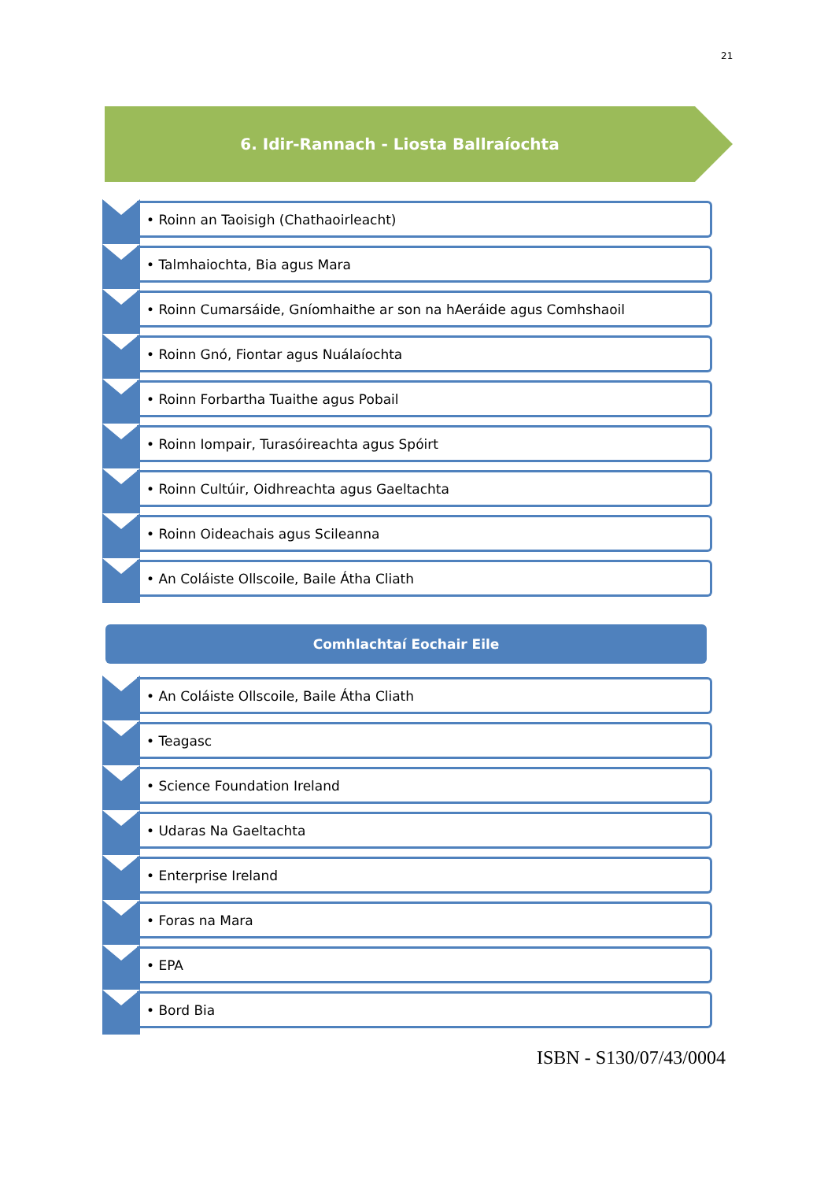21
6. Idir-Rannach - Liosta Ballraíochta
• Roinn an Taoisigh (Chathaoirleacht)
• Talmhaiochta, Bia agus Mara
• Roinn Cumarsáide, Gníomhaithe ar son na hAeráide agus Comhshaoil
• Roinn Gnó, Fiontar agus Nuálaíochta
• Roinn Forbartha Tuaithe agus Pobail
• Roinn Iompair, Turasóireachta agus Spóirt
• Roinn Cultúir, Oidhreachta agus Gaeltachta
• Roinn Oideachais agus Scileanna
• An Coláiste Ollscoile, Baile Átha Cliath
Comhlachtaí Eochair Eile
• An Coláiste Ollscoile, Baile Átha Cliath
• Teagasc
• Science Foundation Ireland
• Udaras Na Gaeltachta
• Enterprise Ireland
• Foras na Mara
• EPA
• Bord Bia
ISBN - S130/07/43/0004